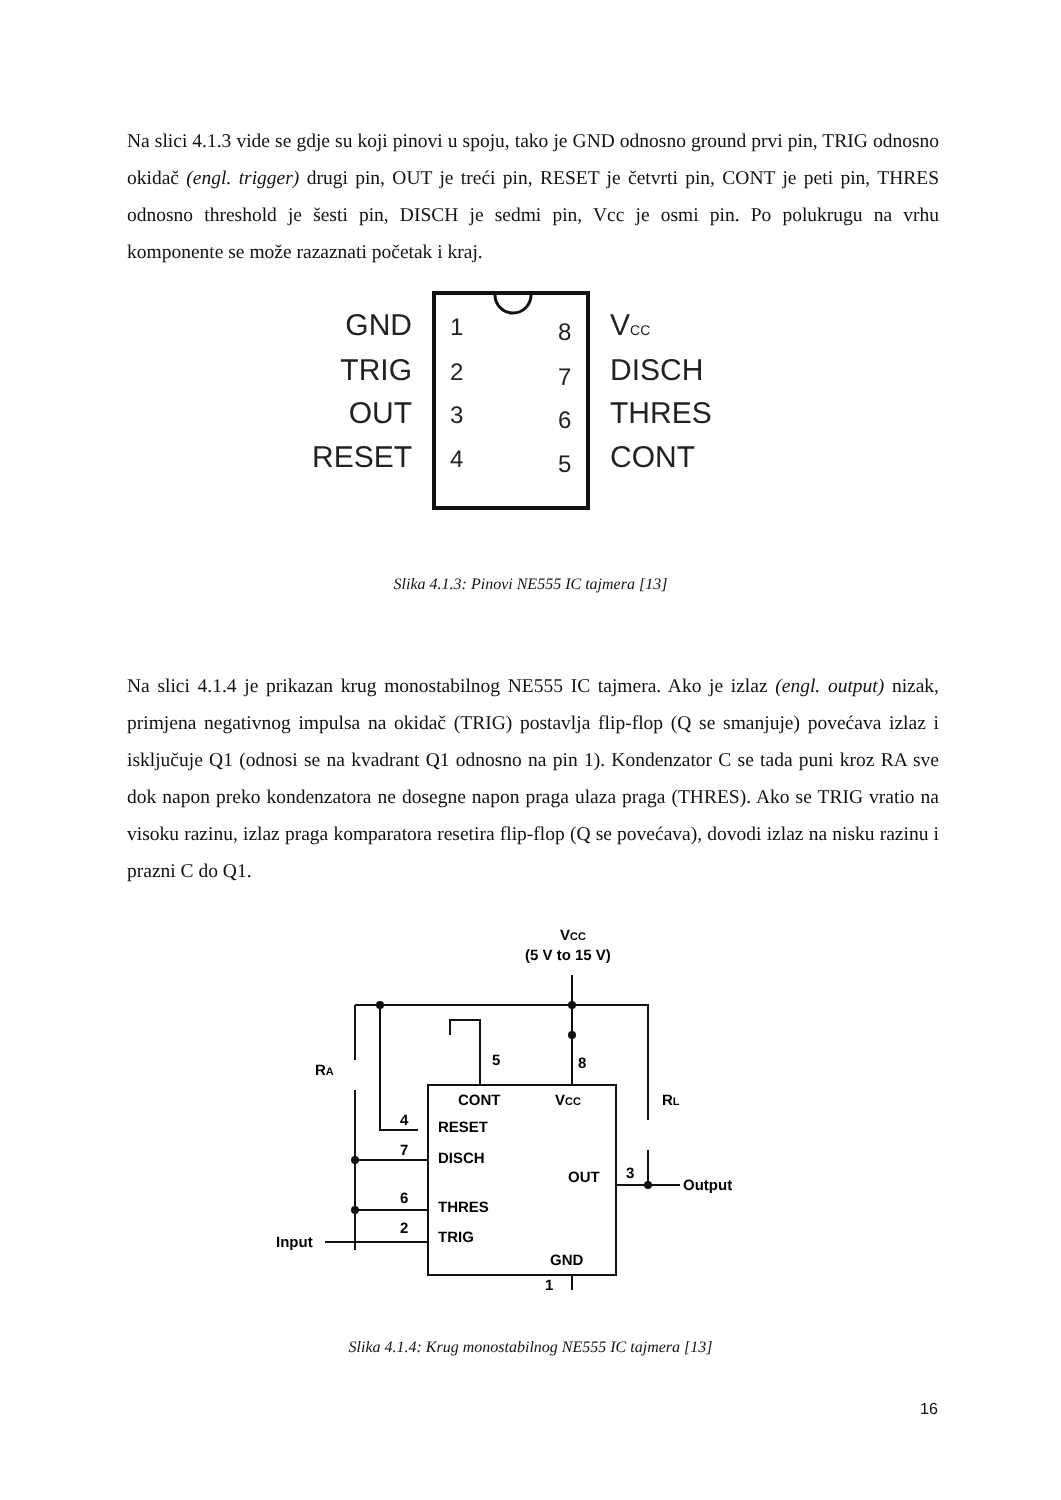Na slici 4.1.3 vide se gdje su koji pinovi u spoju, tako je GND odnosno ground prvi pin, TRIG odnosno okidač (engl. trigger) drugi pin, OUT je treći pin, RESET je četvrti pin, CONT je peti pin, THRES odnosno threshold je šesti pin, DISCH je sedmi pin, Vcc je osmi pin. Po polukrugu na vrhu komponente se može razaznati početak i kraj.
GND
TRIG
OUT
RESET
1
2
3
4
8
7
6
5
VCC
DISCH
THRES
CONT
Slika 4.1.3: Pinovi NE555 IC tajmera [13]
Na slici 4.1.4 je prikazan krug monostabilnog NE555 IC tajmera. Ako je izlaz (engl. output) nizak, primjena negativnog impulsa na okidač (TRIG) postavlja flip-flop (Q se smanjuje) povećava izlaz i isključuje Q1 (odnosi se na kvadrant Q1 odnosno na pin 1). Kondenzator C se tada puni kroz RA sve dok napon preko kondenzatora ne dosegne napon praga ulaza praga (THRES). Ako se TRIG vratio na visoku razinu, izlaz praga komparatora resetira flip-flop (Q se povećava), dovodi izlaz na nisku razinu i prazni C do Q1.
VCC
(5 V to 15 V)
CONT
VCC
RESET
DISCH
OUT
THRES
TRIG
GND
5
8
4
7
6
2
3
1
RA
RL
Output
Input
Slika 4.1.4: Krug monostabilnog NE555 IC tajmera [13]
16